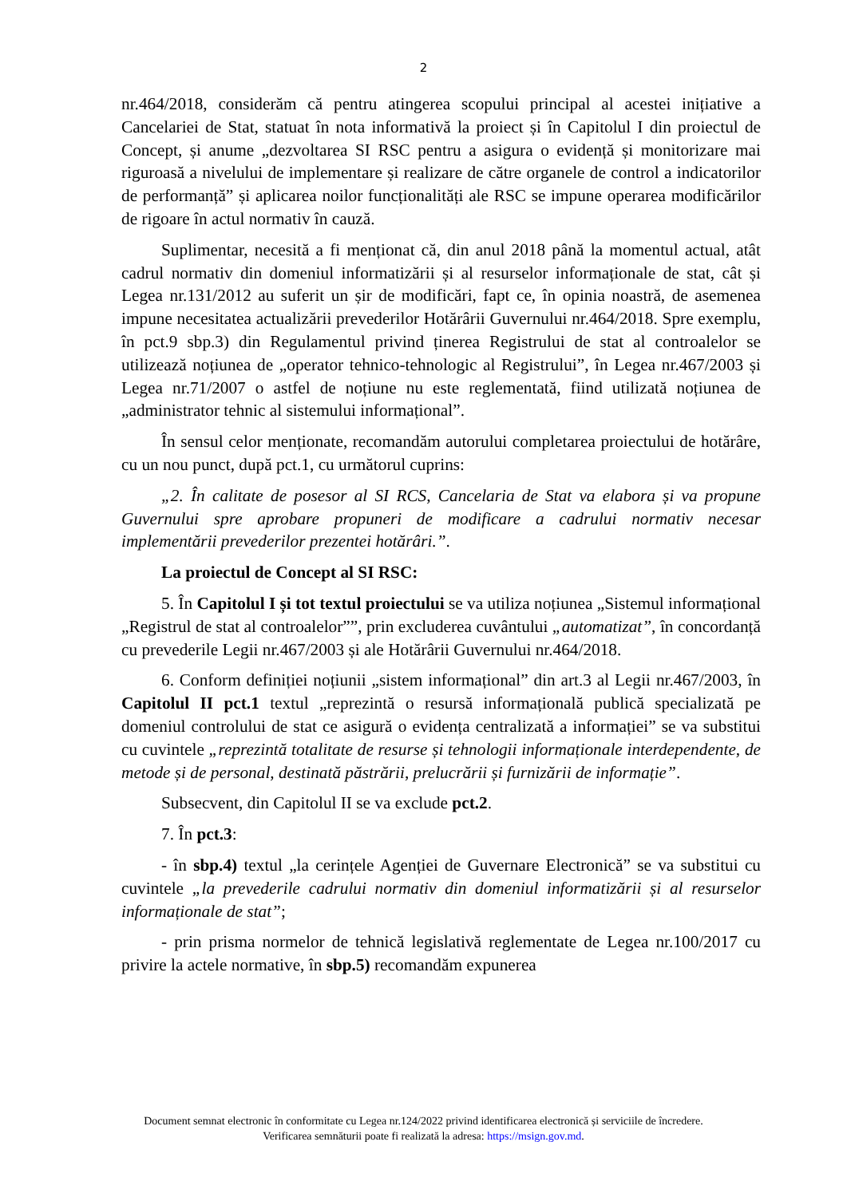2
nr.464/2018, considerăm că pentru atingerea scopului principal al acestei inițiative a Cancelariei de Stat, statuat în nota informativă la proiect și în Capitolul I din proiectul de Concept, și anume „dezvoltarea SI RSC pentru a asigura o evidență și monitorizare mai riguroasă a nivelului de implementare și realizare de către organele de control a indicatorilor de performanță” și aplicarea noilor funcționalități ale RSC se impune operarea modificărilor de rigoare în actul normativ în cauză.
Suplimentar, necesită a fi menționat că, din anul 2018 până la momentul actual, atât cadrul normativ din domeniul informatizării și al resurselor informaționale de stat, cât și Legea nr.131/2012 au suferit un șir de modificări, fapt ce, în opinia noastră, de asemenea impune necesitatea actualizării prevederilor Hotărârii Guvernului nr.464/2018. Spre exemplu, în pct.9 sbp.3) din Regulamentul privind ținerea Registrului de stat al controalelor se utilizează noțiunea de „operator tehnico-tehnologic al Registrului”, în Legea nr.467/2003 și Legea nr.71/2007 o astfel de noțiune nu este reglementată, fiind utilizată noțiunea de „administrator tehnic al sistemului informațional”.
În sensul celor menționate, recomandăm autorului completarea proiectului de hotărâre, cu un nou punct, după pct.1, cu următorul cuprins:
„2. În calitate de posesor al SI RCS, Cancelaria de Stat va elabora și va propune Guvernului spre aprobare propuneri de modificare a cadrului normativ necesar implementării prevederilor prezentei hotărâri.”.
La proiectul de Concept al SI RSC:
5. În Capitolul I și tot textul proiectului se va utiliza noțiunea „Sistemul informațional „Registrul de stat al controalelor””, prin excluderea cuvântului „automatizat”, în concordanță cu prevederile Legii nr.467/2003 și ale Hotărârii Guvernului nr.464/2018.
6. Conform definiției noțiunii „sistem informațional” din art.3 al Legii nr.467/2003, în Capitolul II pct.1 textul „reprezintă o resursă informațională publică specializată pe domeniul controlului de stat ce asigură o evidența centralizată a informației” se va substitui cu cuvintele „reprezintă totalitate de resurse și tehnologii informaționale interdependente, de metode și de personal, destinată păstrării, prelucrării și furnizării de informație”.
Subsecvent, din Capitolul II se va exclude pct.2.
7. În pct.3:
- în sbp.4) textul „la cerințele Agenției de Guvernare Electronică” se va substitui cu cuvintele „la prevederile cadrului normativ din domeniul informatizării și al resurselor informaționale de stat”;
- prin prisma normelor de tehnică legislativă reglementate de Legea nr.100/2017 cu privire la actele normative, în sbp.5) recomandăm expunerea
Document semnat electronic în conformitate cu Legea nr.124/2022 privind identificarea electronică și serviciile de încredere.
Verificarea semnăturii poate fi realizată la adresa: https://msign.gov.md.